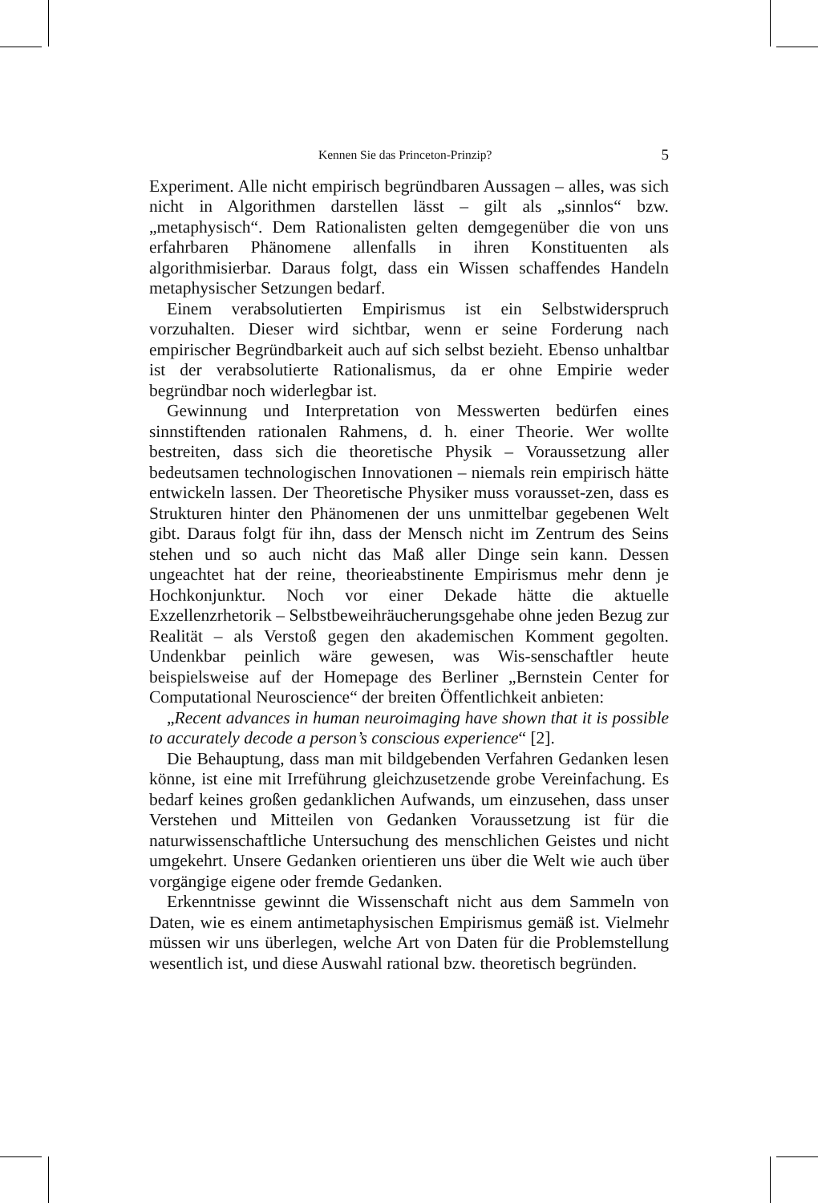Kennen Sie das Princeton-Prinzip? 5
Experiment. Alle nicht empirisch begründbaren Aussagen – alles, was sich nicht in Algorithmen darstellen lässt – gilt als „sinnlos“ bzw. „metaphysisch“. Dem Rationalisten gelten demgegenüber die von uns erfahrbaren Phänomene allenfalls in ihren Konstituenten als algorithmisierbar. Daraus folgt, dass ein Wissen schaffendes Handeln metaphysischer Setzungen bedarf.
Einem verabsolutierten Empirismus ist ein Selbstwiderspruch vorzuhalten. Dieser wird sichtbar, wenn er seine Forderung nach empirischer Begründbarkeit auch auf sich selbst bezieht. Ebenso unhaltbar ist der verabsolutierte Rationalismus, da er ohne Empirie weder begründbar noch widerlegbar ist.
Gewinnung und Interpretation von Messwerten bedürfen eines sinnstiftenden rationalen Rahmens, d. h. einer Theorie. Wer wollte bestreiten, dass sich die theoretische Physik – Voraussetzung aller bedeutsamen technologischen Innovationen – niemals rein empirisch hätte entwickeln lassen. Der Theoretische Physiker muss vorausset-zen, dass es Strukturen hinter den Phänomenen der uns unmittelbar gegebenen Welt gibt. Daraus folgt für ihn, dass der Mensch nicht im Zentrum des Seins stehen und so auch nicht das Maß aller Dinge sein kann. Dessen ungeachtet hat der reine, theorieabstinente Empirismus mehr denn je Hochkonjunktur. Noch vor einer Dekade hätte die aktuelle Exzellenzrhetorik – Selbstbeweihräucherungsgehabe ohne jeden Bezug zur Realität – als Verstoß gegen den akademischen Komment gegolten. Undenkbar peinlich wäre gewesen, was Wis-senschaftler heute beispielsweise auf der Homepage des Berliner „Bernstein Center for Computational Neuroscience“ der breiten Öffentlichkeit anbieten:
„Recent advances in human neuroimaging have shown that it is possible to accurately decode a person’s conscious experience“ [2].
Die Behauptung, dass man mit bildgebenden Verfahren Gedanken lesen könne, ist eine mit Irreführung gleichzusetzende grobe Vereinfachung. Es bedarf keines großen gedanklichen Aufwands, um einzusehen, dass unser Verstehen und Mitteilen von Gedanken Voraussetzung ist für die naturwissenschaftliche Untersuchung des menschlichen Geistes und nicht umgekehrt. Unsere Gedanken orientieren uns über die Welt wie auch über vorgängige eigene oder fremde Gedanken.
Erkenntnisse gewinnt die Wissenschaft nicht aus dem Sammeln von Daten, wie es einem antimetaphysischen Empirismus gemäß ist. Vielmehr müssen wir uns überlegen, welche Art von Daten für die Problemstellung wesentlich ist, und diese Auswahl rational bzw. theoretisch begründen.